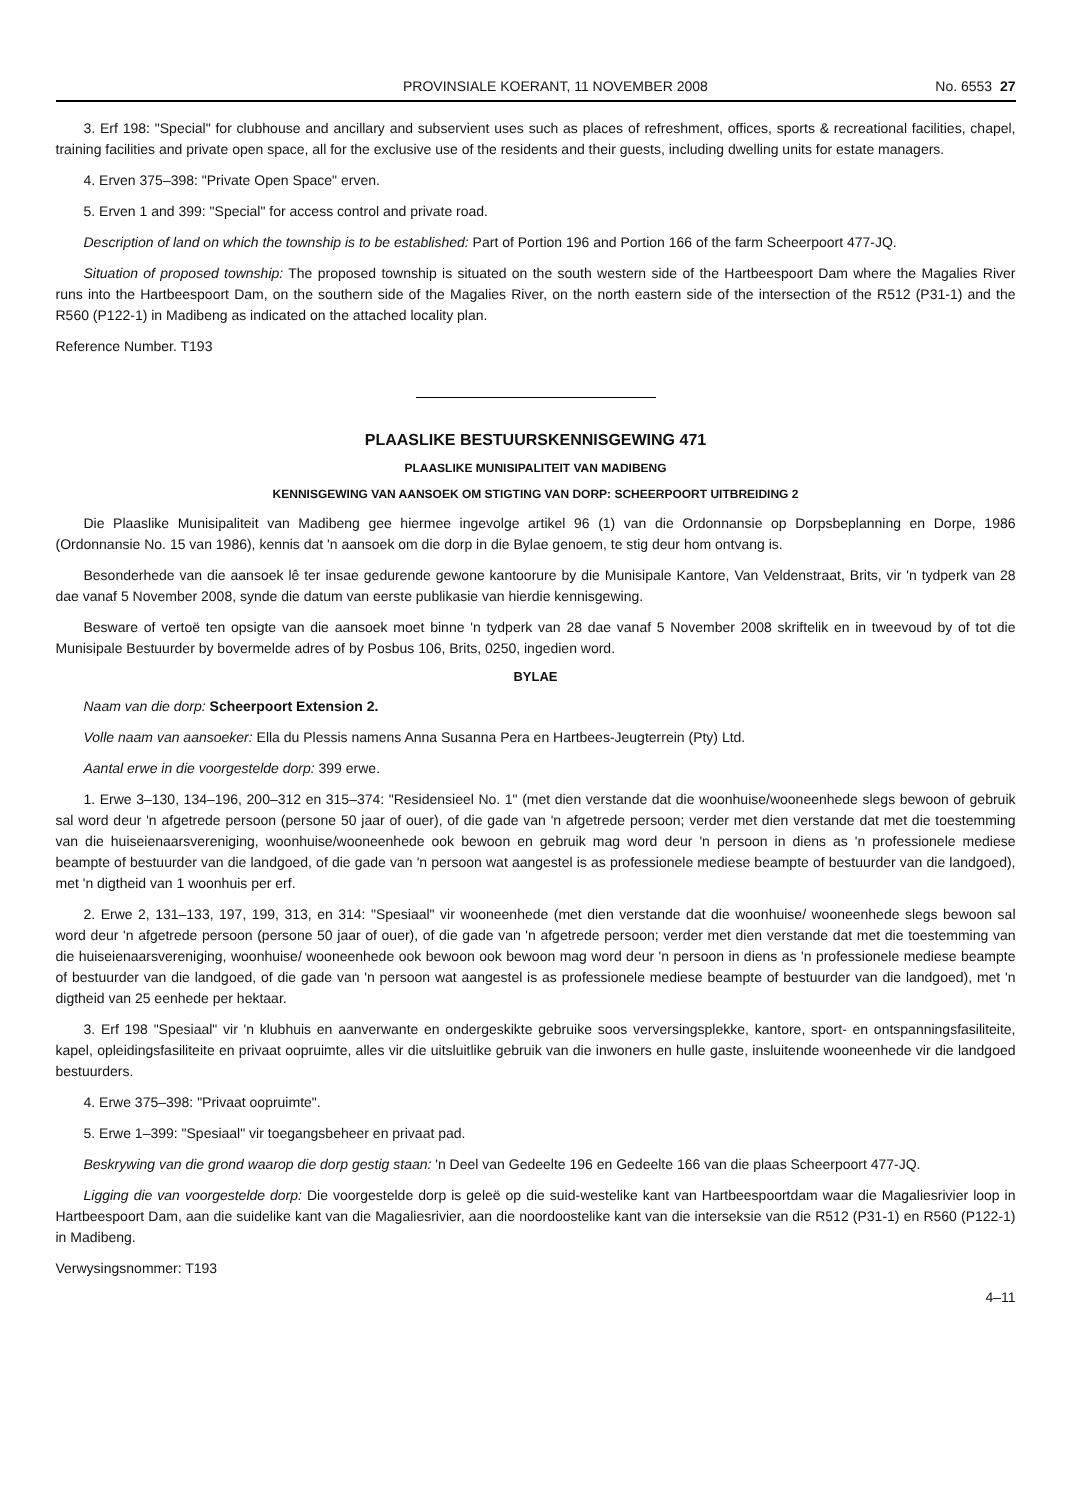PROVINSIALE KOERANT, 11 NOVEMBER 2008 No. 6553 27
3. Erf 198: "Special" for clubhouse and ancillary and subservient uses such as places of refreshment, offices, sports & recreational facilities, chapel, training facilities and private open space, all for the exclusive use of the residents and their guests, including dwelling units for estate managers.
4. Erven 375–398: "Private Open Space" erven.
5. Erven 1 and 399: "Special" for access control and private road.
Description of land on which the township is to be established: Part of Portion 196 and Portion 166 of the farm Scheerpoort 477-JQ.
Situation of proposed township: The proposed township is situated on the south western side of the Hartbeespoort Dam where the Magalies River runs into the Hartbeespoort Dam, on the southern side of the Magalies River, on the north eastern side of the intersection of the R512 (P31-1) and the R560 (P122-1) in Madibeng as indicated on the attached locality plan.
Reference Number. T193
PLAASLIKE BESTUURSKENNISGEWING 471
PLAASLIKE MUNISIPALITEIT VAN MADIBENG
KENNISGEWING VAN AANSOEK OM STIGTING VAN DORP: SCHEERPOORT UITBREIDING 2
Die Plaaslike Munisipaliteit van Madibeng gee hiermee ingevolge artikel 96 (1) van die Ordonnansie op Dorpsbeplanning en Dorpe, 1986 (Ordonnansie No. 15 van 1986), kennis dat 'n aansoek om die dorp in die Bylae genoem, te stig deur hom ontvang is.
Besonderhede van die aansoek lê ter insae gedurende gewone kantoorure by die Munisipale Kantore, Van Veldenstraat, Brits, vir 'n tydperk van 28 dae vanaf 5 November 2008, synde die datum van eerste publikasie van hierdie kennisgewing.
Besware of vertoë ten opsigte van die aansoek moet binne 'n tydperk van 28 dae vanaf 5 November 2008 skriftelik en in tweevoud by of tot die Munisipale Bestuurder by bovermelde adres of by Posbus 106, Brits, 0250, ingedien word.
BYLAE
Naam van die dorp: Scheerpoort Extension 2.
Volle naam van aansoeker: Ella du Plessis namens Anna Susanna Pera en Hartbees-Jeugterrein (Pty) Ltd.
Aantal erwe in die voorgestelde dorp: 399 erwe.
1. Erwe 3–130, 134–196, 200–312 en 315–374: "Residensieel No. 1" (met dien verstande dat die woonhuise/wooneenhede slegs bewoon of gebruik sal word deur 'n afgetrede persoon (persone 50 jaar of ouer), of die gade van 'n afgetrede persoon; verder met dien verstande dat met die toestemming van die huiseienaarsvereniging, woonhuise/wooneenhede ook bewoon en gebruik mag word deur 'n persoon in diens as 'n professionele mediese beampte of bestuurder van die landgoed, of die gade van 'n persoon wat aangestel is as professionele mediese beampte of bestuurder van die landgoed), met 'n digtheid van 1 woonhuis per erf.
2. Erwe 2, 131–133, 197, 199, 313, en 314: "Spesiaal" vir wooneenhede (met dien verstande dat die woonhuise/ wooneenhede slegs bewoon sal word deur 'n afgetrede persoon (persone 50 jaar of ouer), of die gade van 'n afgetrede persoon; verder met dien verstande dat met die toestemming van die huiseienaarsvereniging, woonhuise/ wooneenhede ook bewoon ook bewoon mag word deur 'n persoon in diens as 'n professionele mediese beampte of bestuurder van die landgoed, of die gade van 'n persoon wat aangestel is as professionele mediese beampte of bestuurder van die landgoed), met 'n digtheid van 25 eenhede per hektaar.
3. Erf 198 "Spesiaal" vir 'n klubhuis en aanverwante en ondergeskikte gebruike soos verversingsplekke, kantore, sport- en ontspanningsfasiliteite, kapel, opleidingsfasiliteite en privaat oopruimte, alles vir die uitsluitlike gebruik van die inwoners en hulle gaste, insluitende wooneenhede vir die landgoed bestuurders.
4. Erwe 375–398: "Privaat oopruimte".
5. Erwe 1–399: "Spesiaal" vir toegangsbeheer en privaat pad.
Beskrywing van die grond waarop die dorp gestig staan: 'n Deel van Gedeelte 196 en Gedeelte 166 van die plaas Scheerpoort 477-JQ.
Ligging die van voorgestelde dorp: Die voorgestelde dorp is geleë op die suid-westelike kant van Hartbeespoortdam waar die Magaliesrivier loop in Hartbeespoort Dam, aan die suidelike kant van die Magaliesrivier, aan die noordoostelike kant van die interseksie van die R512 (P31-1) en R560 (P122-1) in Madibeng.
Verwysingsnommer: T193
4–11